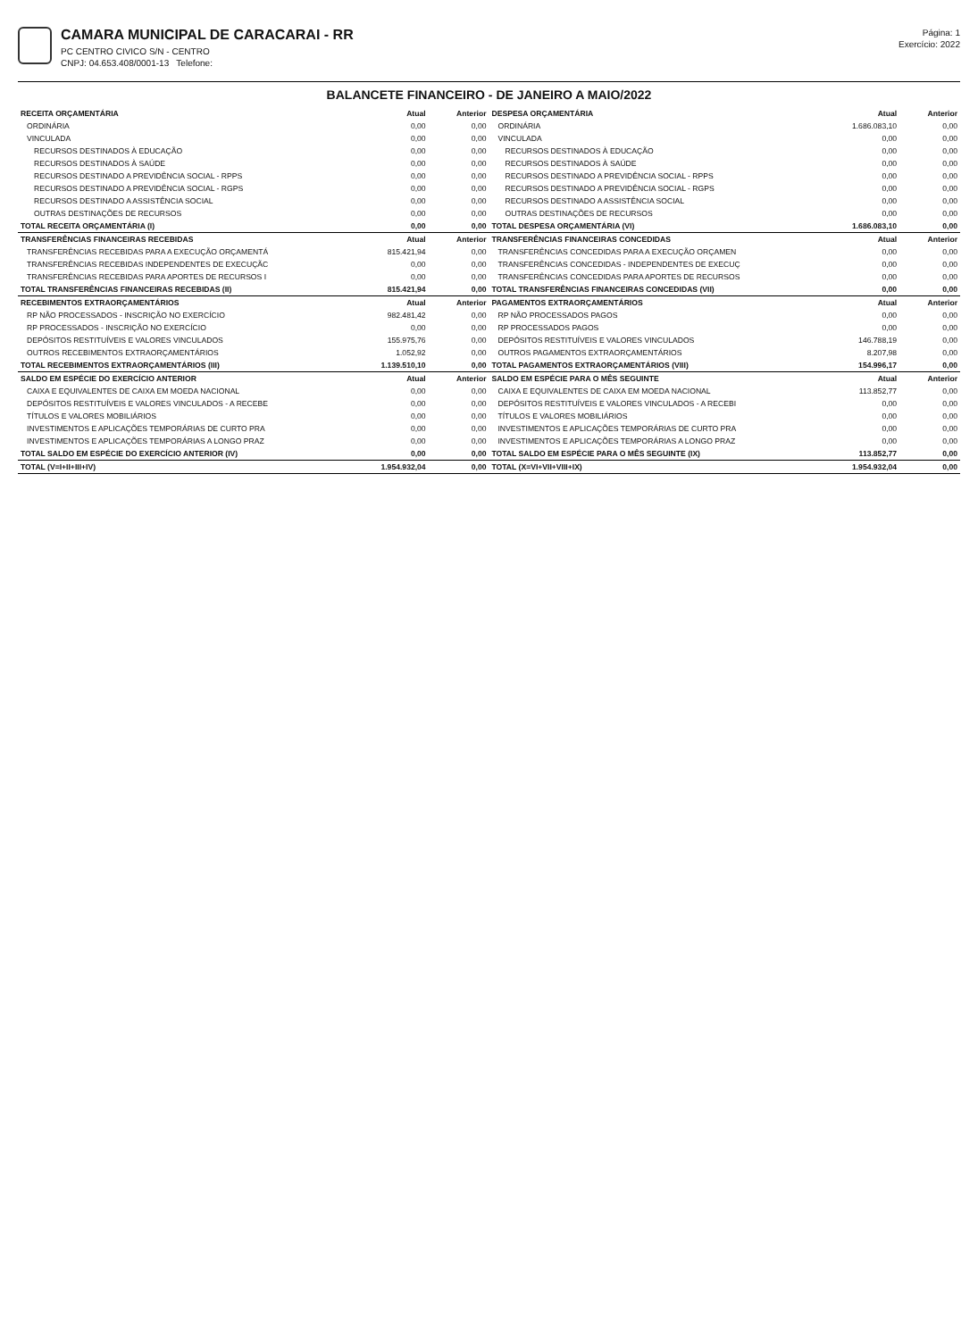CAMARA MUNICIPAL DE CARACARAI - RR
PC CENTRO CIVICO S/N - CENTRO
CNPJ: 04.653.408/0001-13 Telefone:
Página: 1
Exercício: 2022
BALANCETE FINANCEIRO - DE JANEIRO A MAIO/2022
| RECEITA ORÇAMENTÁRIA | Atual | Anterior | DESPESA ORÇAMENTÁRIA | Atual | Anterior |
| ORDINÁRIA | 0,00 | 0,00 | ORDINÁRIA | 1.686.083,10 | 0,00 |
| VINCULADA | 0,00 | 0,00 | VINCULADA | 0,00 | 0,00 |
| RECURSOS DESTINADOS À EDUCAÇÃO | 0,00 | 0,00 | RECURSOS DESTINADOS À EDUCAÇÃO | 0,00 | 0,00 |
| RECURSOS DESTINADOS À SAÚDE | 0,00 | 0,00 | RECURSOS DESTINADOS À SAÚDE | 0,00 | 0,00 |
| RECURSOS DESTINADO A PREVIDÊNCIA SOCIAL - RPPS | 0,00 | 0,00 | RECURSOS DESTINADO A PREVIDÊNCIA SOCIAL - RPPS | 0,00 | 0,00 |
| RECURSOS DESTINADO A PREVIDÊNCIA SOCIAL - RGPS | 0,00 | 0,00 | RECURSOS DESTINADO A PREVIDÊNCIA SOCIAL - RGPS | 0,00 | 0,00 |
| RECURSOS DESTINADO A ASSISTÊNCIA SOCIAL | 0,00 | 0,00 | RECURSOS DESTINADO A ASSISTÊNCIA SOCIAL | 0,00 | 0,00 |
| OUTRAS DESTINAÇÕES DE RECURSOS | 0,00 | 0,00 | OUTRAS DESTINAÇÕES DE RECURSOS | 0,00 | 0,00 |
| TOTAL RECEITA ORÇAMENTÁRIA (I) | 0,00 | 0,00 | TOTAL DESPESA ORÇAMENTÁRIA (VI) | 1.686.083,10 | 0,00 |
| TRANSFERÊNCIAS FINANCEIRAS RECEBIDAS | Atual | Anterior | TRANSFERÊNCIAS FINANCEIRAS CONCEDIDAS | Atual | Anterior |
| TRANSFERÊNCIAS RECEBIDAS PARA A EXECUÇÃO ORÇAMENTÁ | 815.421,94 | 0,00 | TRANSFERÊNCIAS CONCEDIDAS PARA A EXECUÇÃO ORÇAMEN | 0,00 | 0,00 |
| TRANSFERÊNCIAS RECEBIDAS INDEPENDENTES DE EXECUÇÃC | 0,00 | 0,00 | TRANSFERÊNCIAS CONCEDIDAS - INDEPENDENTES DE EXECUÇ | 0,00 | 0,00 |
| TRANSFERÊNCIAS RECEBIDAS PARA APORTES DE RECURSOS I | 0,00 | 0,00 | TRANSFERÊNCIAS CONCEDIDAS PARA APORTES DE RECURSOS | 0,00 | 0,00 |
| TOTAL TRANSFERÊNCIAS FINANCEIRAS RECEBIDAS (II) | 815.421,94 | 0,00 | TOTAL TRANSFERÊNCIAS FINANCEIRAS CONCEDIDAS (VII) | 0,00 | 0,00 |
| RECEBIMENTOS EXTRAORÇAMENTÁRIOS | Atual | Anterior | PAGAMENTOS EXTRAORÇAMENTÁRIOS | Atual | Anterior |
| RP NÃO PROCESSADOS - INSCRIÇÃO NO EXERCÍCIO | 982.481,42 | 0,00 | RP NÃO PROCESSADOS PAGOS | 0,00 | 0,00 |
| RP PROCESSADOS - INSCRIÇÃO NO EXERCÍCIO | 0,00 | 0,00 | RP PROCESSADOS PAGOS | 0,00 | 0,00 |
| DEPÓSITOS RESTITUÍVEIS E VALORES VINCULADOS | 155.975,76 | 0,00 | DEPÓSITOS RESTITUÍVEIS E VALORES VINCULADOS | 146.788,19 | 0,00 |
| OUTROS RECEBIMENTOS EXTRAORÇAMENTÁRIOS | 1.052,92 | 0,00 | OUTROS PAGAMENTOS EXTRAORÇAMENTÁRIOS | 8.207,98 | 0,00 |
| TOTAL RECEBIMENTOS EXTRAORÇAMENTÁRIOS (III) | 1.139.510,10 | 0,00 | TOTAL PAGAMENTOS EXTRAORÇAMENTÁRIOS (VIII) | 154.996,17 | 0,00 |
| SALDO EM ESPÉCIE DO EXERCÍCIO ANTERIOR | Atual | Anterior | SALDO EM ESPÉCIE PARA O MÊS SEGUINTE | Atual | Anterior |
| CAIXA E EQUIVALENTES DE CAIXA EM MOEDA NACIONAL | 0,00 | 0,00 | CAIXA E EQUIVALENTES DE CAIXA EM MOEDA NACIONAL | 113.852,77 | 0,00 |
| DEPÓSITOS RESTITUÍVEIS E VALORES VINCULADOS - A RECEBE | 0,00 | 0,00 | DEPÓSITOS RESTITUÍVEIS E VALORES VINCULADOS - A RECEBI | 0,00 | 0,00 |
| TÍTULOS E VALORES MOBILIÁRIOS | 0,00 | 0,00 | TÍTULOS E VALORES MOBILIÁRIOS | 0,00 | 0,00 |
| INVESTIMENTOS E APLICAÇÕES TEMPORÁRIAS DE CURTO PRA | 0,00 | 0,00 | INVESTIMENTOS E APLICAÇÕES TEMPORÁRIAS DE CURTO PRA | 0,00 | 0,00 |
| INVESTIMENTOS E APLICAÇÕES TEMPORÁRIAS A LONGO PRAZ | 0,00 | 0,00 | INVESTIMENTOS E APLICAÇÕES TEMPORÁRIAS A LONGO PRAZ | 0,00 | 0,00 |
| TOTAL SALDO EM ESPÉCIE DO EXERCÍCIO ANTERIOR (IV) | 0,00 | 0,00 | TOTAL SALDO EM ESPÉCIE PARA O MÊS SEGUINTE (IX) | 113.852,77 | 0,00 |
| TOTAL (V=I+II+III+IV) | 1.954.932,04 | 0,00 | TOTAL (X=VI+VII+VIII+IX) | 1.954.932,04 | 0,00 |